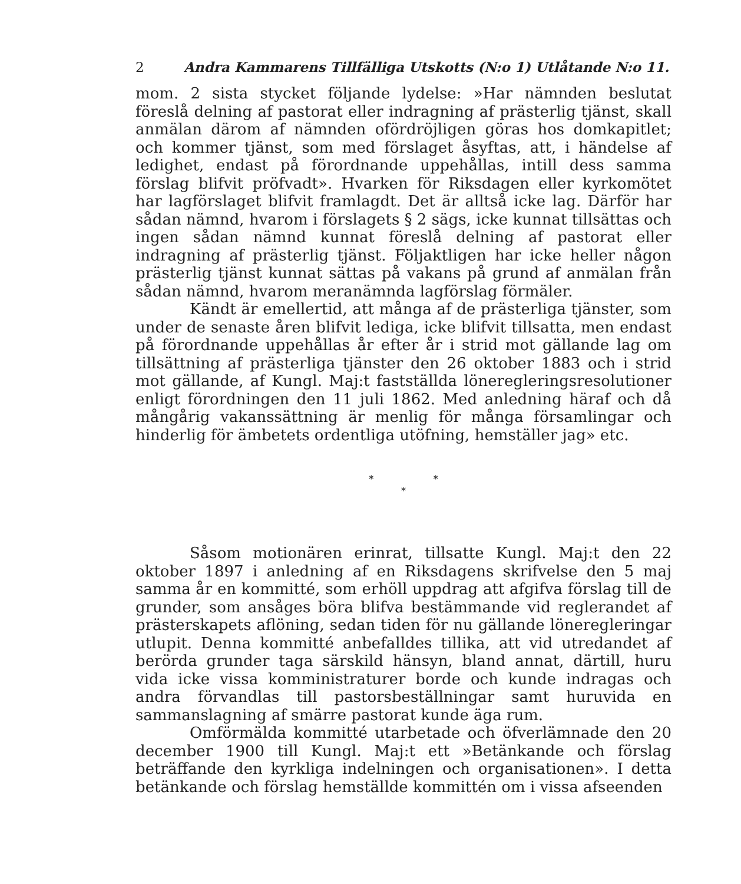2 Andra Kammarens Tillfälliga Utskotts (N:o 1) Utlåtande N:o 11.
mom. 2 sista stycket följande lydelse: »Har nämnden beslutat föreslå delning af pastorat eller indragning af prästerlig tjänst, skall anmälan därom af nämnden ofördröjligen göras hos domkapitlet; och kommer tjänst, som med förslaget åsyftas, att, i händelse af ledighet, endast på förordnande uppehållas, intill dess samma förslag blifvit pröfvadt». Hvarken för Riksdagen eller kyrkomötet har lagförslaget blifvit framlagdt. Det är alltså icke lag. Därför har sådan nämnd, hvarom i förslagets § 2 sägs, icke kunnat tillsättas och ingen sådan nämnd kunnat föreslå delning af pastorat eller indragning af prästerlig tjänst. Följaktligen har icke heller någon prästerlig tjänst kunnat sättas på vakans på grund af anmälan från sådan nämnd, hvarom meranämnda lagförslag förmäler.
Kändt är emellertid, att många af de prästerliga tjänster, som under de senaste åren blifvit lediga, icke blifvit tillsatta, men endast på förordnande uppehållas år efter år i strid mot gällande lag om tillsättning af prästerliga tjänster den 26 oktober 1883 och i strid mot gällande, af Kungl. Maj:t fastställda löneregleringsresolutioner enligt förordningen den 11 juli 1862. Med anledning häraf och då mångårig vakanssättning är menlig för många församlingar och hinderlig för ämbetets ordentliga utöfning, hemställer jag» etc.
* *
*
Såsom motionären erinrat, tillsatte Kungl. Maj:t den 22 oktober 1897 i anledning af en Riksdagens skrifvelse den 5 maj samma år en kommitté, som erhöll uppdrag att afgifva förslag till de grunder, som ansåges böra blifva bestämmande vid reglerandet af prästerskapets aflöning, sedan tiden för nu gällande löneregleringar utlupit. Denna kommitté anbefalldes tillika, att vid utredandet af berörda grunder taga särskild hänsyn, bland annat, därtill, huru vida icke vissa komministraturer borde och kunde indragas och andra förvandlas till pastorsbeställningar samt huruvida en sammanslagning af smärre pastorat kunde äga rum.
Omförmälda kommitté utarbetade och öfverlämnade den 20 december 1900 till Kungl. Maj:t ett »Betänkande och förslag beträffande den kyrkliga indelningen och organisationen». I detta betänkande och förslag hemställde kommittén om i vissa afseenden